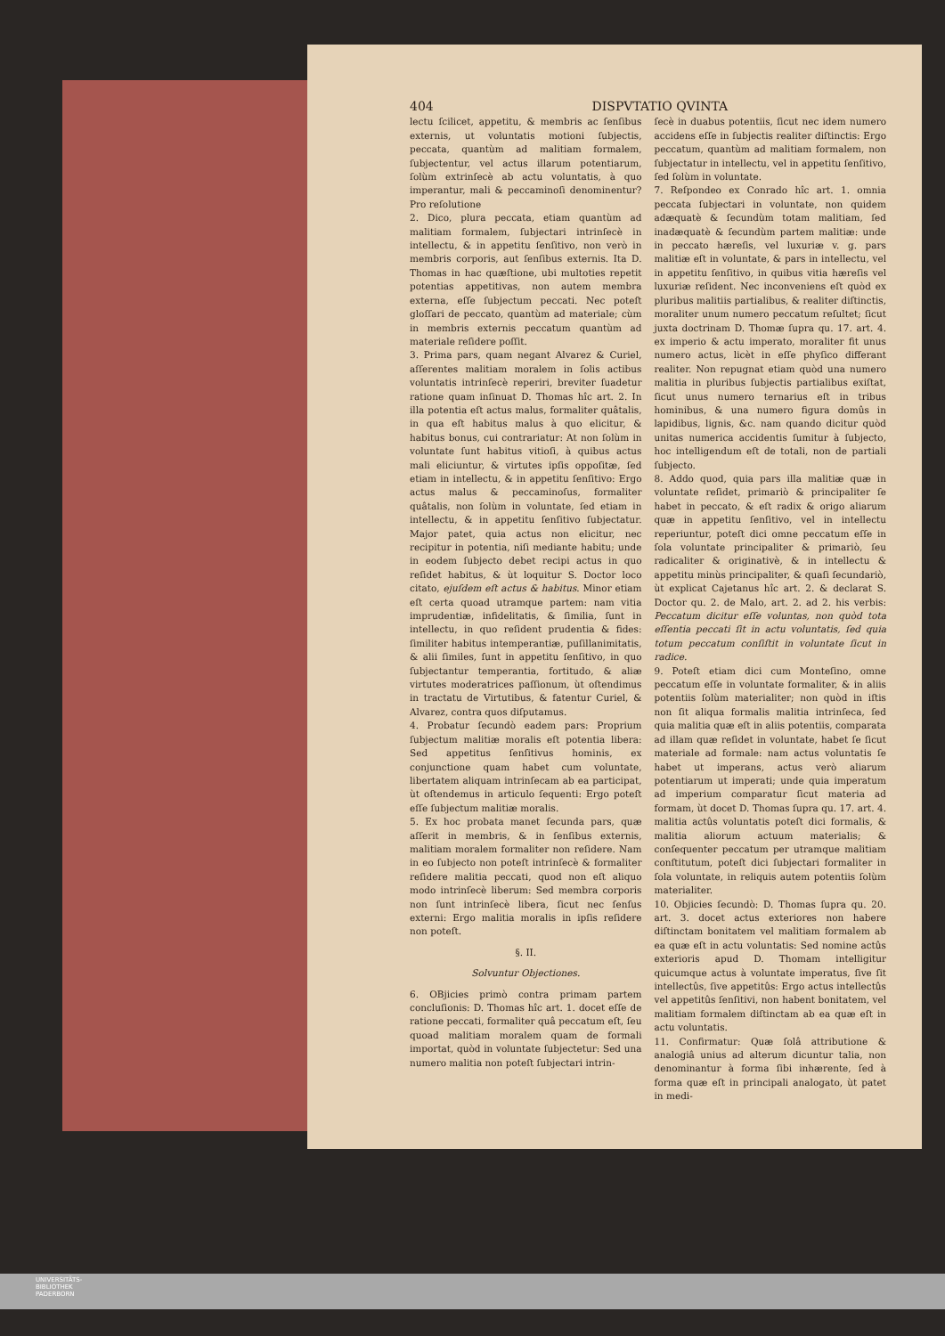404 DISPVTATIO QVINTA
lectu ſcilicet, appetitu, & membris ac ſenſibus externis, ut voluntatis motioni ſubjectis, peccata, quantùm ad malitiam formalem, ſubjectentur, vel actus illarum potentiarum, ſolùm extrinſecè ab actu voluntatis, à quo imperantur, mali & peccaminoſi denominentur? Pro reſolutione
2. Dico, plura peccata, etiam quantùm ad malitiam formalem, ſubjectari intrinſecè in intellectu, & in appetitu ſenſitivo, non verò in membris corporis, aut ſenſibus externis. Ita D. Thomas in hac quæſtione, ubi multoties repetit potentias appetitivas, non autem membra externa, eſſe ſubjectum peccati. Nec poteſt gloſſari de peccato, quantùm ad materiale; cùm in membris externis peccatum quantùm ad materiale reſidere poſſit.
3. Prima pars, quam negant Alvarez & Curiel, aſſerentes malitiam moralem in ſolis actibus voluntatis intrinſecè reperiri, breviter ſuadetur ratione quam inſinuat D. Thomas hîc art. 2. In illa potentia eſt actus malus, formaliter quâtalis, in qua eſt habitus malus à quo elicitur, & habitus bonus, cui contrariatur: At non ſolùm in voluntate ſunt habitus vitioſi, à quibus actus mali eliciuntur, & virtutes ipſis oppoſitæ, ſed etiam in intellectu, & in appetitu ſenſitivo: Ergo actus malus & peccaminoſus, formaliter quâtalis, non ſolùm in voluntate, ſed etiam in intellectu, & in appetitu ſenſitivo ſubjectatur. Major patet, quia actus non elicitur, nec recipitur in potentia, niſi mediante habitu; unde in eodem ſubjecto debet recipi actus in quo reſidet habitus, & ùt loquitur S. Doctor loco citato, ejuſdem eſt actus & habitus. Minor etiam eſt certa quoad utramque partem: nam vitia imprudentiæ, infidelitatis, & ſimilia, ſunt in intellectu, in quo reſident prudentia & fides: ſimiliter habitus intemperantiæ, puſillanimitatis, & alii ſimiles, ſunt in appetitu ſenſitivo, in quo ſubjectantur temperantia, fortitudo, & aliæ virtutes moderatrices paſſionum, ùt oſtendimus in tractatu de Virtutibus, & fatentur Curiel, & Alvarez, contra quos diſputamus.
4. Probatur ſecundò eadem pars: Proprium ſubjectum malitiæ moralis eſt potentia libera: Sed appetitus ſenſitivus hominis, ex conjunctione quam habet cum voluntate, libertatem aliquam intrinſecam ab ea participat, ùt oſtendemus in articulo ſequenti: Ergo poteſt eſſe ſubjectum malitiæ moralis.
5. Ex hoc probata manet ſecunda pars, quæ aſſerit in membris, & in ſenſibus externis, malitiam moralem formaliter non reſidere. Nam in eo ſubjecto non poteſt intrinſecè & formaliter reſidere malitia peccati, quod non eſt aliquo modo intrinſecè liberum: Sed membra corporis non ſunt intrinſecè libera, ſicut nec ſenſus externi: Ergo malitia moralis in ipſis reſidere non poteſt.
§. II.
Solvuntur Objectiones.
6. OBjicies primò contra primam partem concluſionis: D. Thomas hîc art. 1. docet eſſe de ratione peccati, formaliter quâ peccatum eſt, ſeu quoad malitiam moralem quam de formali importat, quòd in voluntate ſubjectetur: Sed una numero malitia non poteſt ſubjectari intrin-
ſecè in duabus potentiis, ſicut nec idem numero accidens eſſe in ſubjectis realiter diſtinctis: Ergo peccatum, quantùm ad malitiam formalem, non ſubjectatur in intellectu, vel in appetitu ſenſitivo, ſed ſolùm in voluntate.
7. Reſpondeo ex Conrado hîc art. 1. omnia peccata ſubjectari in voluntate, non quidem adæquatè & ſecundùm totam malitiam, ſed inadæquatè & ſecundùm partem malitiæ: unde in peccato hæreſis, vel luxuriæ v. g. pars malitiæ eſt in voluntate, & pars in intellectu, vel in appetitu ſenſitivo, in quibus vitia hæreſis vel luxuriæ reſident. Nec inconveniens eſt quòd ex pluribus malitiis partialibus, & realiter diſtinctis, moraliter unum numero peccatum reſultet; ſicut juxta doctrinam D. Thomæ ſupra qu. 17. art. 4. ex imperio & actu imperato, moraliter fit unus numero actus, licèt in eſſe phyſico differant realiter. Non repugnat etiam quòd una numero malitia in pluribus ſubjectis partialibus exiſtat, ſicut unus numero ternarius eſt in tribus hominibus, & una numero figura domûs in lapidibus, lignis, &c. nam quando dicitur quòd unitas numerica accidentis ſumitur à ſubjecto, hoc intelligendum eſt de totali, non de partiali ſubjecto.
8. Addo quod, quia pars illa malitiæ quæ in voluntate reſidet, primariò & principaliter ſe habet in peccato, & eſt radix & origo aliarum quæ in appetitu ſenſitivo, vel in intellectu reperiuntur, poteſt dici omne peccatum eſſe in ſola voluntate principaliter & primariò, ſeu radicaliter & originativè, & in intellectu & appetitu minùs principaliter, & quaſi ſecundariò, ùt explicat Cajetanus hîc art. 2. & declarat S. Doctor qu. 2. de Malo, art. 2. ad 2. his verbis: Peccatum dicitur eſſe voluntas, non quòd tota eſſentia peccati ſit in actu voluntatis, ſed quia totum peccatum conſiſtit in voluntate ſicut in radice.
9. Poteſt etiam dici cum Monteſino, omne peccatum eſſe in voluntate formaliter, & in aliis potentiis ſolùm materialiter; non quòd in iſtis non ſit aliqua formalis malitia intrinſeca, ſed quia malitia quæ eſt in aliis potentiis, comparata ad illam quæ reſidet in voluntate, habet ſe ſicut materiale ad formale: nam actus voluntatis ſe habet ut imperans, actus verò aliarum potentiarum ut imperati; unde quia imperatum ad imperium comparatur ſicut materia ad formam, ùt docet D. Thomas ſupra qu. 17. art. 4. malitia actûs voluntatis poteſt dici formalis, & malitia aliorum actuum materialis; & conſequenter peccatum per utramque malitiam conſtitutum, poteſt dici ſubjectari formaliter in ſola voluntate, in reliquis autem potentiis ſolùm materialiter.
10. Objicies ſecundò: D. Thomas ſupra qu. 20. art. 3. docet actus exteriores non habere diſtinctam bonitatem vel malitiam formalem ab ea quæ eſt in actu voluntatis: Sed nomine actûs exterioris apud D. Thomam intelligitur quicumque actus à voluntate imperatus, ſive ſit intellectûs, ſive appetitûs: Ergo actus intellectûs vel appetitûs ſenſitivi, non habent bonitatem, vel malitiam formalem diſtinctam ab ea quæ eſt in actu voluntatis.
11. Confirmatur: Quæ ſolâ attributione & analogiâ unius ad alterum dicuntur talia, non denominantur à forma ſibi inhærente, ſed à forma quæ eſt in principali analogato, ùt patet in medi-
UNIVERSITÄTS-
BIBLIOTHEK
PADERBORN